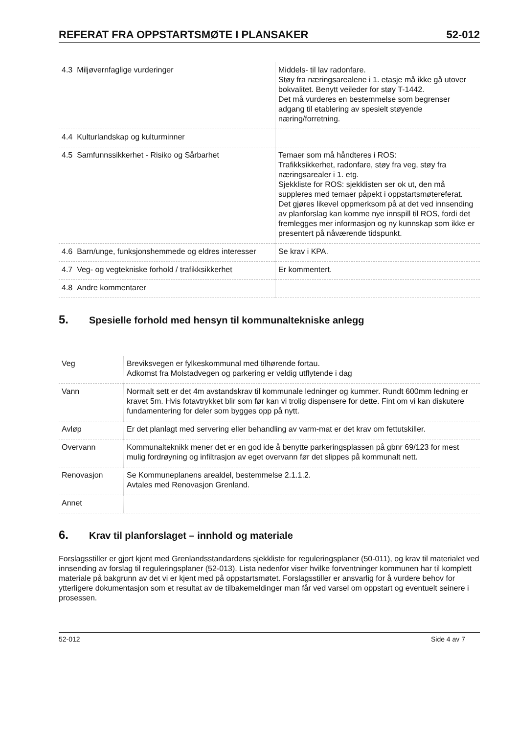REFERAT FRA OPPSTARTSMØTE I PLANSAKER 52-012
| 4.3 Miljøvernfaglige vurderinger | Middels- til lav radonfare. Støy fra næringsarealene i 1. etasje må ikke gå utover bokvalitet. Benytt veileder for støy T-1442. Det må vurderes en bestemmelse som begrenser adgang til etablering av spesielt støyende næring/forretning. |
| 4.4 Kulturlandskap og kulturminner | |
| 4.5 Samfunnssikkerhet - Risiko og Sårbarhet | Temaer som må håndteres i ROS: Trafikksikkerhet, radonfare, støy fra veg, støy fra næringsarealer i 1. etg. Sjekkliste for ROS: sjekklisten ser ok ut, den må suppleres med temaer påpekt i oppstartsmøtereferat. Det gjøres likevel oppmerksom på at det ved innsending av planforslag kan komme nye innspill til ROS, fordi det fremlegges mer informasjon og ny kunnskap som ikke er presentert på nåværende tidspunkt. |
| 4.6 Barn/unge, funksjonshemmede og eldres interesser | Se krav i KPA. |
| 4.7 Veg- og vegtekniske forhold / trafikksikkerhet | Er kommentert. |
| 4.8 Andre kommentarer | |
5. Spesielle forhold med hensyn til kommunaltekniske anlegg
| Veg | Breviksvegen er fylkeskommunal med tilhørende fortau. Adkomst fra Molstadvegen og parkering er veldig utflytende i dag |
| Vann | Normalt sett er det 4m avstandskrav til kommunale ledninger og kummer. Rundt 600mm ledning er kravet 5m. Hvis fotavtrykket blir som før kan vi trolig dispensere for dette. Fint om vi kan diskutere fundamentering for deler som bygges opp på nytt. |
| Avløp | Er det planlagt med servering eller behandling av varm-mat er det krav om fettutskiller. |
| Overvann | Kommunalteknikk mener det er en god ide å benytte parkeringsplassen på gbnr 69/123 for mest mulig fordrøyning og infiltrasjon av eget overvann før det slippes på kommunalt nett. |
| Renovasjon | Se Kommuneplanens arealdel, bestemmelse 2.1.1.2. Avtales med Renovasjon Grenland. |
| Annet | |
6. Krav til planforslaget – innhold og materiale
Forslagsstiller er gjort kjent med Grenlandsstandardens sjekkliste for reguleringsplaner (50-011), og krav til materialet ved innsending av forslag til reguleringsplaner (52-013). Lista nedenfor viser hvilke forventninger kommunen har til komplett materiale på bakgrunn av det vi er kjent med på oppstartsmøtet. Forslagsstiller er ansvarlig for å vurdere behov for ytterligere dokumentasjon som et resultat av de tilbakemeldinger man får ved varsel om oppstart og eventuelt seinere i prosessen.
52-012 Side 4 av 7